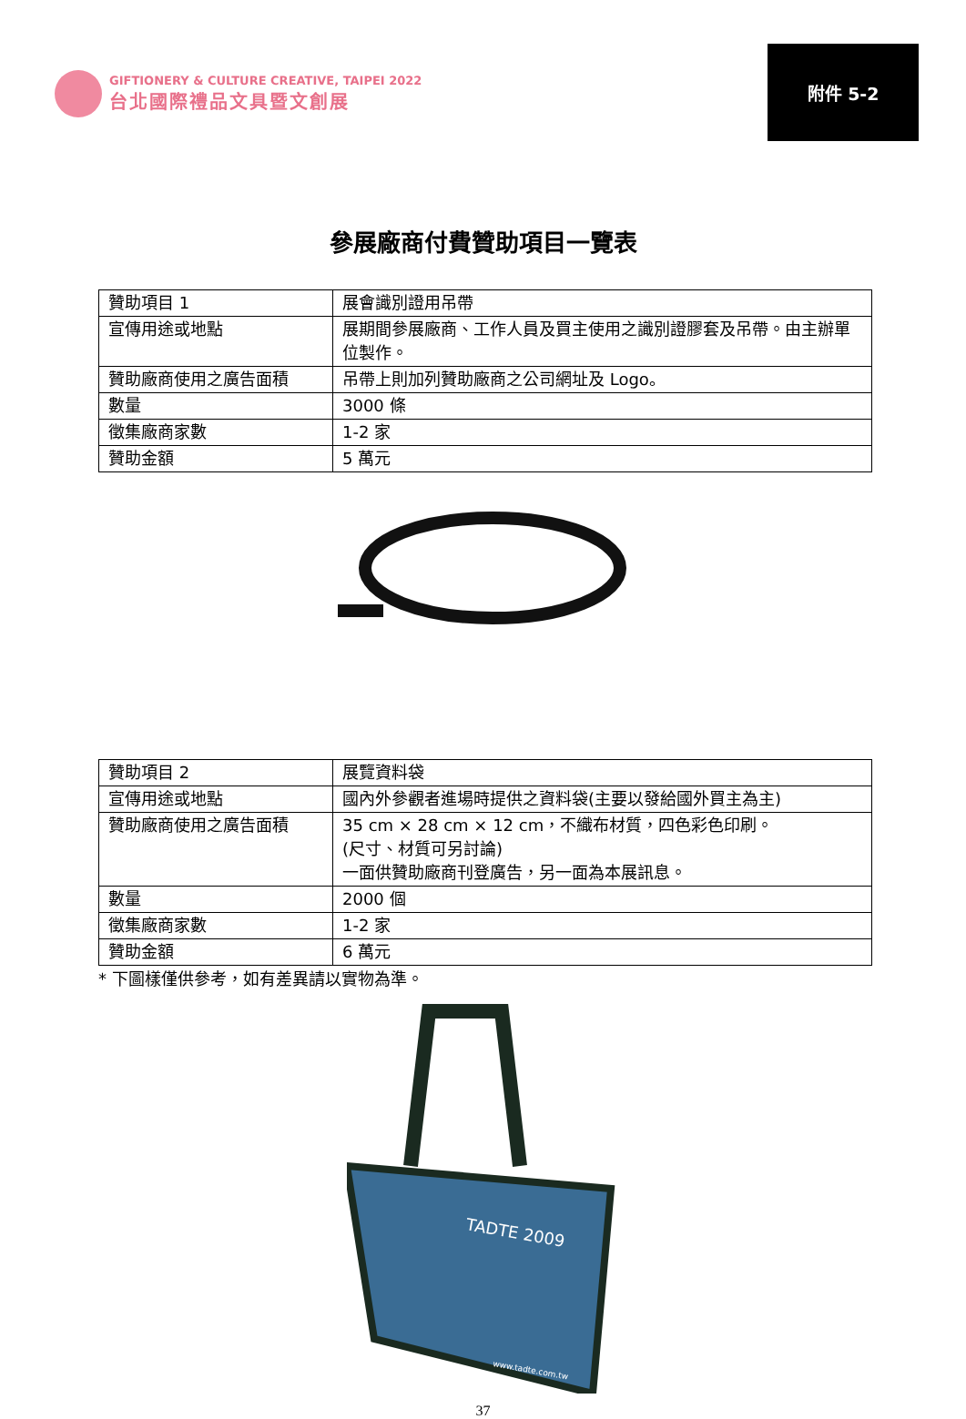GIFTIONERY & CULTURE CREATIVE, TAIPEI 2022
台北國際禮品文具暨文創展
附件 5-2
參展廠商付費贊助項目一覽表
| 贊助項目 1 | 展會識別證用吊帶 |
| 宣傳用途或地點 | 展期間參展廠商、工作人員及買主使用之識別證膠套及吊帶。由主辦單位製作。 |
| 贊助廠商使用之廣告面積 | 吊帶上則加列贊助廠商之公司網址及 Logo。 |
| 數量 | 3000 條 |
| 徵集廠商家數 | 1-2 家 |
| 贊助金額 | 5 萬元 |
| 贊助項目 2 | 展覽資料袋 |
| 宣傳用途或地點 | 國內外參觀者進場時提供之資料袋(主要以發給國外買主為主) |
| 贊助廠商使用之廣告面積 | 35 cm × 28 cm × 12 cm，不織布材質，四色彩色印刷。 (尺寸、材質可另討論) 一面供贊助廠商刊登廣告，另一面為本展訊息。 |
| 數量 | 2000 個 |
| 徵集廠商家數 | 1-2 家 |
| 贊助金額 | 6 萬元 |
* 下圖樣僅供參考，如有差異請以實物為準。
TADTE 2009
www.tadte.com.tw
37